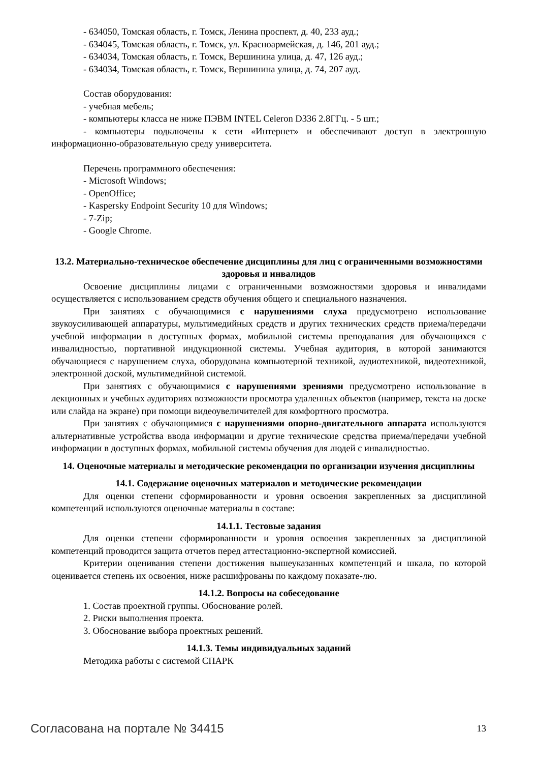- 634050, Томская область, г. Томск, Ленина проспект, д. 40, 233 ауд.;
- 634045, Томская область, г. Томск, ул. Красноармейская, д. 146, 201 ауд.;
- 634034, Томская область, г. Томск, Вершинина улица, д. 47, 126 ауд.;
- 634034, Томская область, г. Томск, Вершинина улица, д. 74, 207 ауд.
Состав оборудования:
- учебная мебель;
- компьютеры класса не ниже ПЭВМ INTEL Celeron D336 2.8ГГц. - 5 шт.;
- компьютеры подключены к сети «Интернет» и обеспечивают доступ в электронную информационно-образовательную среду университета.
Перечень программного обеспечения:
- Microsoft Windows;
- OpenOffice;
- Kaspersky Endpoint Security 10 для Windows;
- 7-Zip;
- Google Chrome.
13.2. Материально-техническое обеспечение дисциплины для лиц с ограниченными возможностями здоровья и инвалидов
Освоение дисциплины лицами с ограниченными возможностями здоровья и инвалидами осуществляется с использованием средств обучения общего и специального назначения.
При занятиях с обучающимися с нарушениями слуха предусмотрено использование звукоусиливающей аппаратуры, мультимедийных средств и других технических средств приема/передачи учебной информации в доступных формах, мобильной системы преподавания для обучающихся с инвалидностью, портативной индукционной системы. Учебная аудитория, в которой занимаются обучающиеся с нарушением слуха, оборудована компьютерной техникой, аудиотехникой, видеотехникой, электронной доской, мультимедийной системой.
При занятиях с обучающимися с нарушениями зрениями предусмотрено использование в лекционных и учебных аудиториях возможности просмотра удаленных объектов (например, текста на доске или слайда на экране) при помощи видеоувеличителей для комфортного просмотра.
При занятиях с обучающимися с нарушениями опорно-двигательного аппарата используются альтернативные устройства ввода информации и другие технические средства приема/передачи учебной информации в доступных формах, мобильной системы обучения для людей с инвалидностью.
14. Оценочные материалы и методические рекомендации по организации изучения дисциплины
14.1. Содержание оценочных материалов и методические рекомендации
Для оценки степени сформированности и уровня освоения закрепленных за дисциплиной компетенций используются оценочные материалы в составе:
14.1.1. Тестовые задания
Для оценки степени сформированности и уровня освоения закрепленных за дисциплиной компетенций проводится защита отчетов перед аттестационно-экспертной комиссией.
Критерии оценивания степени достижения вышеуказанных компетенций и шкала, по которой оценивается степень их освоения, ниже расшифрованы по каждому показате-лю.
14.1.2. Вопросы на собеседование
1. Состав проектной группы. Обоснование ролей.
2. Риски выполнения проекта.
3. Обоснование выбора проектных решений.
14.1.3. Темы индивидуальных заданий
Методика работы с системой СПАРК
Согласована на портале № 34415 13